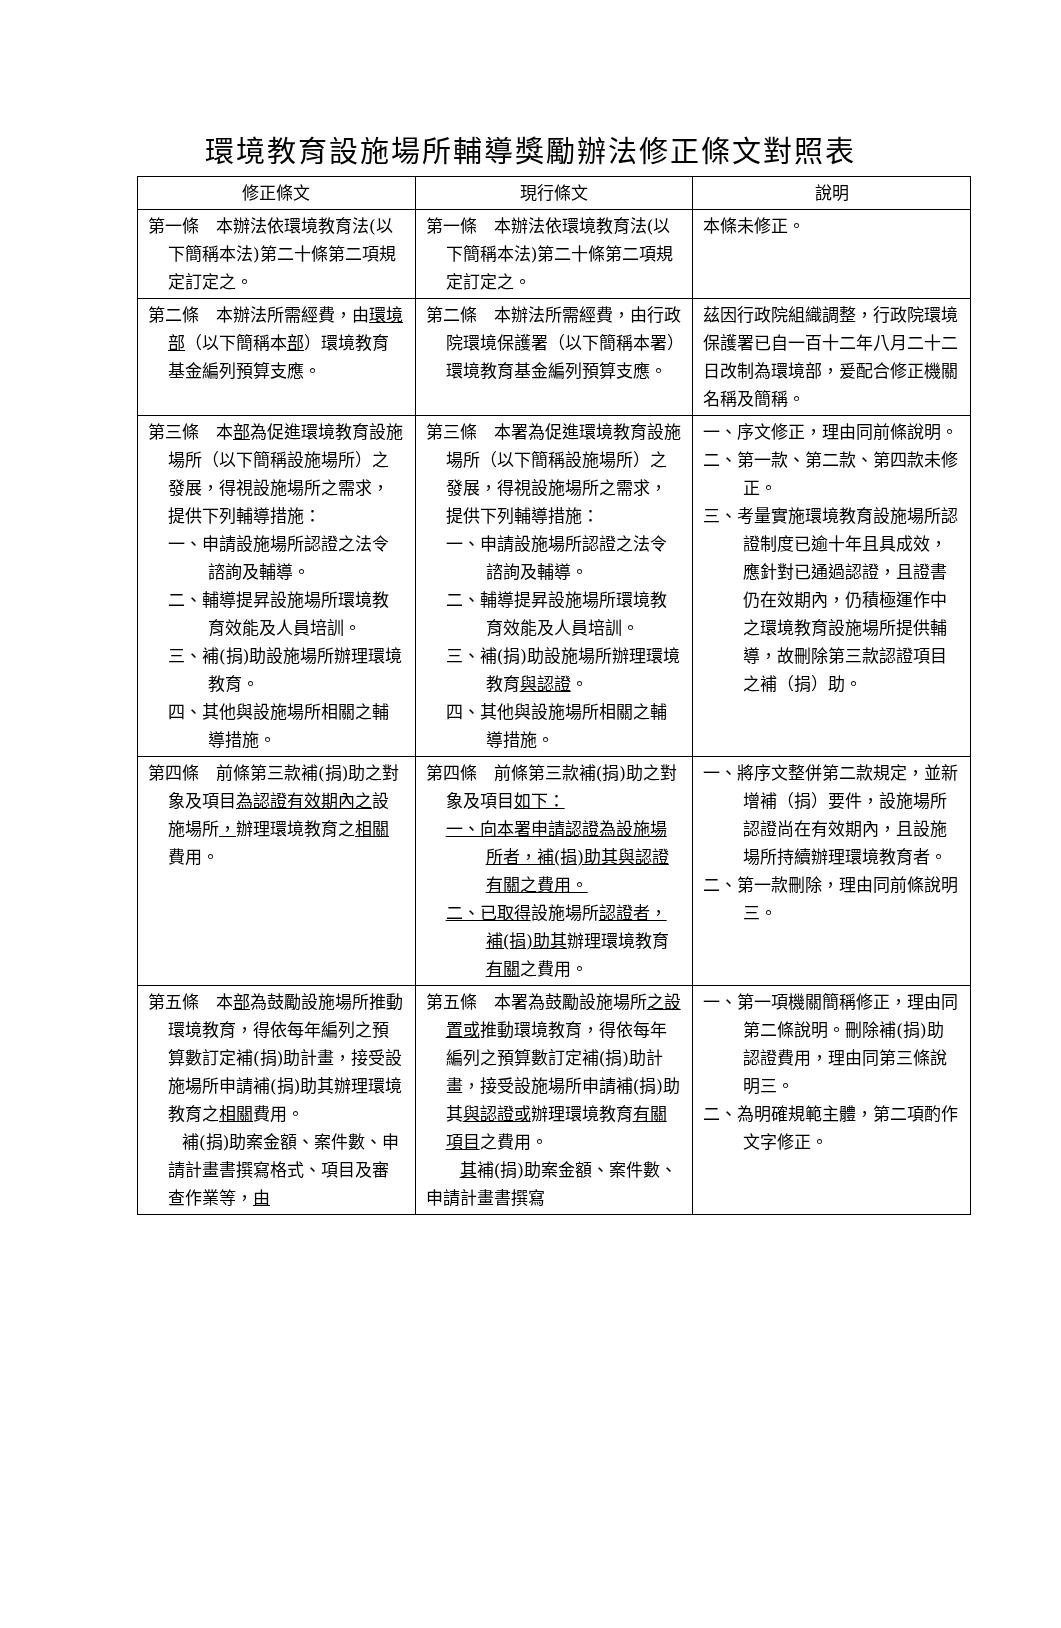環境教育設施場所輔導獎勵辦法修正條文對照表
| 修正條文 | 現行條文 | 說明 |
| --- | --- | --- |
| 第一條 本辦法依環境教育法(以下簡稱本法)第二十條第二項規定訂定之。 | 第一條 本辦法依環境教育法(以下簡稱本法)第二十條第二項規定訂定之。 | 本條未修正。 |
| 第二條 本辦法所需經費，由 環境部 （以下簡稱本 部 ）環境教育基金編列預算支應。 | 第二條 本辦法所需經費，由行政院環境保護署（以下簡稱本署）環境教育基金編列預算支應。 | 茲因行政院組織調整，行政院環境保護署已自一百十二年八月二十二日改制為環境部，爰配合修正機關名稱及簡稱。 |
| 第三條 本 部 為促進環境教育設施場所（以下簡稱設施場所）之發展，得視設施場所之需求，提供下列輔導措施： 一、申請設施場所認證之法令諮詢及輔導。 二、輔導提昇設施場所環境教育效能及人員培訓。 三、補(捐)助設施場所辦理環境教育。 四、其他與設施場所相關之輔導措施。 | 第三條 本署為促進環境教育設施場所（以下簡稱設施場所）之發展，得視設施場所之需求，提供下列輔導措施： 一、申請設施場所認證之法令諮詢及輔導。 二、輔導提昇設施場所環境教育效能及人員培訓。 三、補(捐)助設施場所辦理環境教育 與認證 。 四、其他與設施場所相關之輔導措施。 | 一、序文修正，理由同前條說明。 二、第一款、第二款、第四款未修正。 三、考量實施環境教育設施場所認證制度已逾十年且具成效，應針對已通過認證，且證書仍在效期內，仍積極運作中之環境教育設施場所提供輔導，故刪除第三款認證項目之補（捐）助。 |
| 第四條 前條第三款補(捐)助之對象及項目 為認證有效期內之 設施場所 ， 辦理環境教育之 相關 費用。 | 第四條 前條第三款補(捐)助之對象及項目 如下： 一、向本署申請認證為設施場所者，補(捐)助其與認證有關之費用。 二、已取得 設施場所 認證者，補(捐)助其 辦理環境教育 有關 之費用。 | 一、將序文整併第二款規定，並新增補（捐）要件，設施場所認證尚在有效期內，且設施場所持續辦理環境教育者。 二、第一款刪除，理由同前條說明三。 |
| 第五條 本 部 為鼓勵設施場所推動環境教育，得依每年編列之預算數訂定補(捐)助計畫，接受設施場所申請補(捐)助其辦理環境教育之 相關 費用。 補(捐)助案金額、案件數、申請計畫書撰寫格式、項目及審查作業等， 由 | 第五條 本署為鼓勵設施場所 之設置或 推動環境教育，得依每年編列之預算數訂定補(捐)助計畫，接受設施場所申請補(捐)助其 與認證或 辦理環境教育 有關項目 之費用。 其 補(捐)助案金額、案件數、申請計畫書撰寫 | 一、第一項機關簡稱修正，理由同第二條說明。刪除補(捐)助認證費用，理由同第三條說明三。 二、為明確規範主體，第二項酌作文字修正。 |